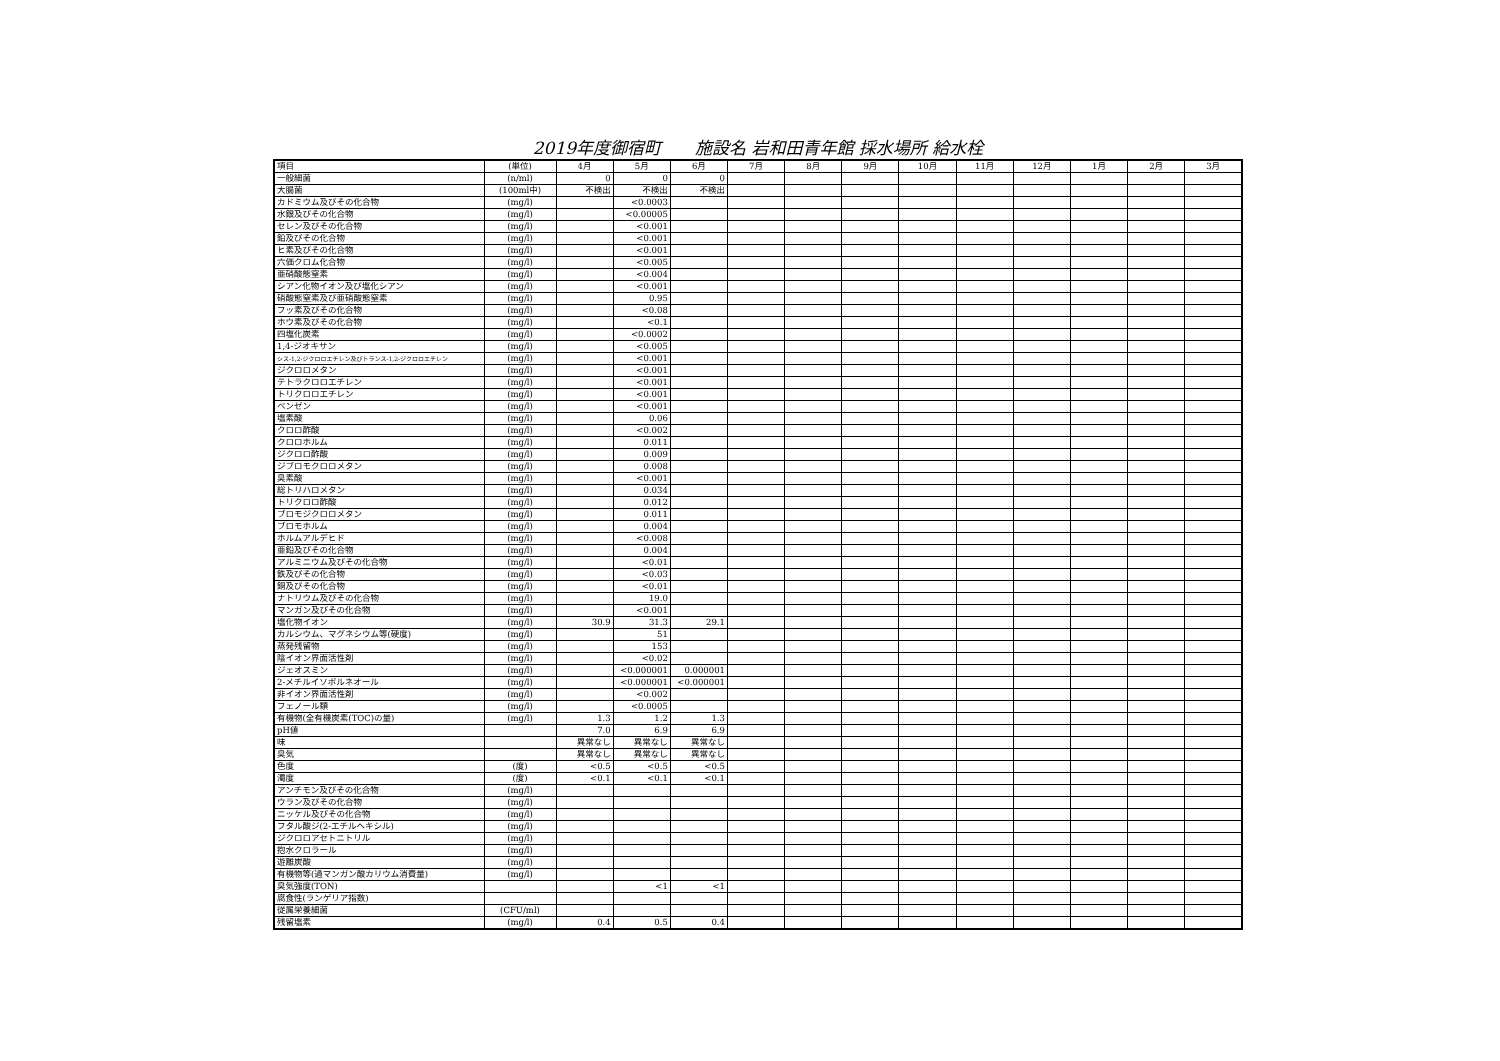2019年度御宿町　　施設名 岩和田青年館 採水場所 給水栓
| 項目 | (単位) | 4月 | 5月 | 6月 | 7月 | 8月 | 9月 | 10月 | 11月 | 12月 | 1月 | 2月 | 3月 |
| --- | --- | --- | --- | --- | --- | --- | --- | --- | --- | --- | --- | --- | --- |
| 一般細菌 | (n/ml) | 0 | 0 | 0 | | | | | | | | | |
| 大腸菌 | (100ml中) | 不検出 | 不検出 | 不検出 | | | | | | | | | |
| カドミウム及びその化合物 | (mg/l) | | <0.0003 | | | | | | | | | | |
| 水銀及びその化合物 | (mg/l) | | <0.00005 | | | | | | | | | | |
| セレン及びその化合物 | (mg/l) | | <0.001 | | | | | | | | | | |
| 鉛及びその化合物 | (mg/l) | | <0.001 | | | | | | | | | | |
| ヒ素及びその化合物 | (mg/l) | | <0.001 | | | | | | | | | | |
| 六価クロム化合物 | (mg/l) | | <0.005 | | | | | | | | | | |
| 亜硝酸態窒素 | (mg/l) | | <0.004 | | | | | | | | | | |
| シアン化物イオン及び塩化シアン | (mg/l) | | <0.001 | | | | | | | | | | |
| 硝酸態窒素及び亜硝酸態窒素 | (mg/l) | | 0.95 | | | | | | | | | | |
| フッ素及びその化合物 | (mg/l) | | <0.08 | | | | | | | | | | |
| ホウ素及びその化合物 | (mg/l) | | <0.1 | | | | | | | | | | |
| 四塩化炭素 | (mg/l) | | <0.0002 | | | | | | | | | | |
| 1,4-ジオキサン | (mg/l) | | <0.005 | | | | | | | | | | |
| シス-1,2-ジクロロエチレン及びトランス-1,2-ジクロロエチレン | (mg/l) | | <0.001 | | | | | | | | | | |
| ジクロロメタン | (mg/l) | | <0.001 | | | | | | | | | | |
| テトラクロロエチレン | (mg/l) | | <0.001 | | | | | | | | | | |
| トリクロロエチレン | (mg/l) | | <0.001 | | | | | | | | | | |
| ベンゼン | (mg/l) | | <0.001 | | | | | | | | | | |
| 塩素酸 | (mg/l) | | 0.06 | | | | | | | | | | |
| クロロ酢酸 | (mg/l) | | <0.002 | | | | | | | | | | |
| クロロホルム | (mg/l) | | 0.011 | | | | | | | | | | |
| ジクロロ酢酸 | (mg/l) | | 0.009 | | | | | | | | | | |
| ジブロモクロロメタン | (mg/l) | | 0.008 | | | | | | | | | | |
| 臭素酸 | (mg/l) | | <0.001 | | | | | | | | | | |
| 総トリハロメタン | (mg/l) | | 0.034 | | | | | | | | | | |
| トリクロロ酢酸 | (mg/l) | | 0.012 | | | | | | | | | | |
| ブロモジクロロメタン | (mg/l) | | 0.011 | | | | | | | | | | |
| ブロモホルム | (mg/l) | | 0.004 | | | | | | | | | | |
| ホルムアルデヒド | (mg/l) | | <0.008 | | | | | | | | | | |
| 亜鉛及びその化合物 | (mg/l) | | 0.004 | | | | | | | | | | |
| アルミニウム及びその化合物 | (mg/l) | | <0.01 | | | | | | | | | | |
| 鉄及びその化合物 | (mg/l) | | <0.03 | | | | | | | | | | |
| 銅及びその化合物 | (mg/l) | | <0.01 | | | | | | | | | | |
| ナトリウム及びその化合物 | (mg/l) | | 19.0 | | | | | | | | | | |
| マンガン及びその化合物 | (mg/l) | | <0.001 | | | | | | | | | | |
| 塩化物イオン | (mg/l) | 30.9 | 31.3 | 29.1 | | | | | | | | | |
| カルシウム、マグネシウム等(硬度) | (mg/l) | | 51 | | | | | | | | | | |
| 蒸発残留物 | (mg/l) | | 153 | | | | | | | | | | |
| 陰イオン界面活性剤 | (mg/l) | | <0.02 | | | | | | | | | | |
| ジェオスミン | (mg/l) | | <0.000001 | 0.000001 | | | | | | | | | |
| 2-メチルイソボルネオール | (mg/l) | | <0.000001 | <0.000001 | | | | | | | | | |
| 非イオン界面活性剤 | (mg/l) | | <0.002 | | | | | | | | | | |
| フェノール類 | (mg/l) | | <0.0005 | | | | | | | | | | |
| 有機物(全有機炭素(TOC)の量) | (mg/l) | 1.3 | 1.2 | 1.3 | | | | | | | | | |
| pH値 | | 7.0 | 6.9 | 6.9 | | | | | | | | | |
| 味 | | 異常なし | 異常なし | 異常なし | | | | | | | | | |
| 臭気 | | 異常なし | 異常なし | 異常なし | | | | | | | | | |
| 色度 | (度) | <0.5 | <0.5 | <0.5 | | | | | | | | | |
| 濁度 | (度) | <0.1 | <0.1 | <0.1 | | | | | | | | | |
| アンチモン及びその化合物 | (mg/l) | | | | | | | | | | | | |
| ウラン及びその化合物 | (mg/l) | | | | | | | | | | | | |
| ニッケル及びその化合物 | (mg/l) | | | | | | | | | | | | |
| フタル酸ジ(2-エチルヘキシル) | (mg/l) | | | | | | | | | | | | |
| ジクロロアセトニトリル | (mg/l) | | | | | | | | | | | | |
| 抱水クロラール | (mg/l) | | | | | | | | | | | | |
| 遊離炭酸 | (mg/l) | | | | | | | | | | | | |
| 有機物等(過マンガン酸カリウム消費量) | (mg/l) | | | | | | | | | | | | |
| 臭気強度(TON) | | | <1 | <1 | | | | | | | | | |
| 腐食性(ランゲリア指数) | | | | | | | | | | | | | |
| 従属栄養細菌 | (CFU/ml) | | | | | | | | | | | | |
| 残留塩素 | (mg/l) | 0.4 | 0.5 | 0.4 | | | | | | | | | |